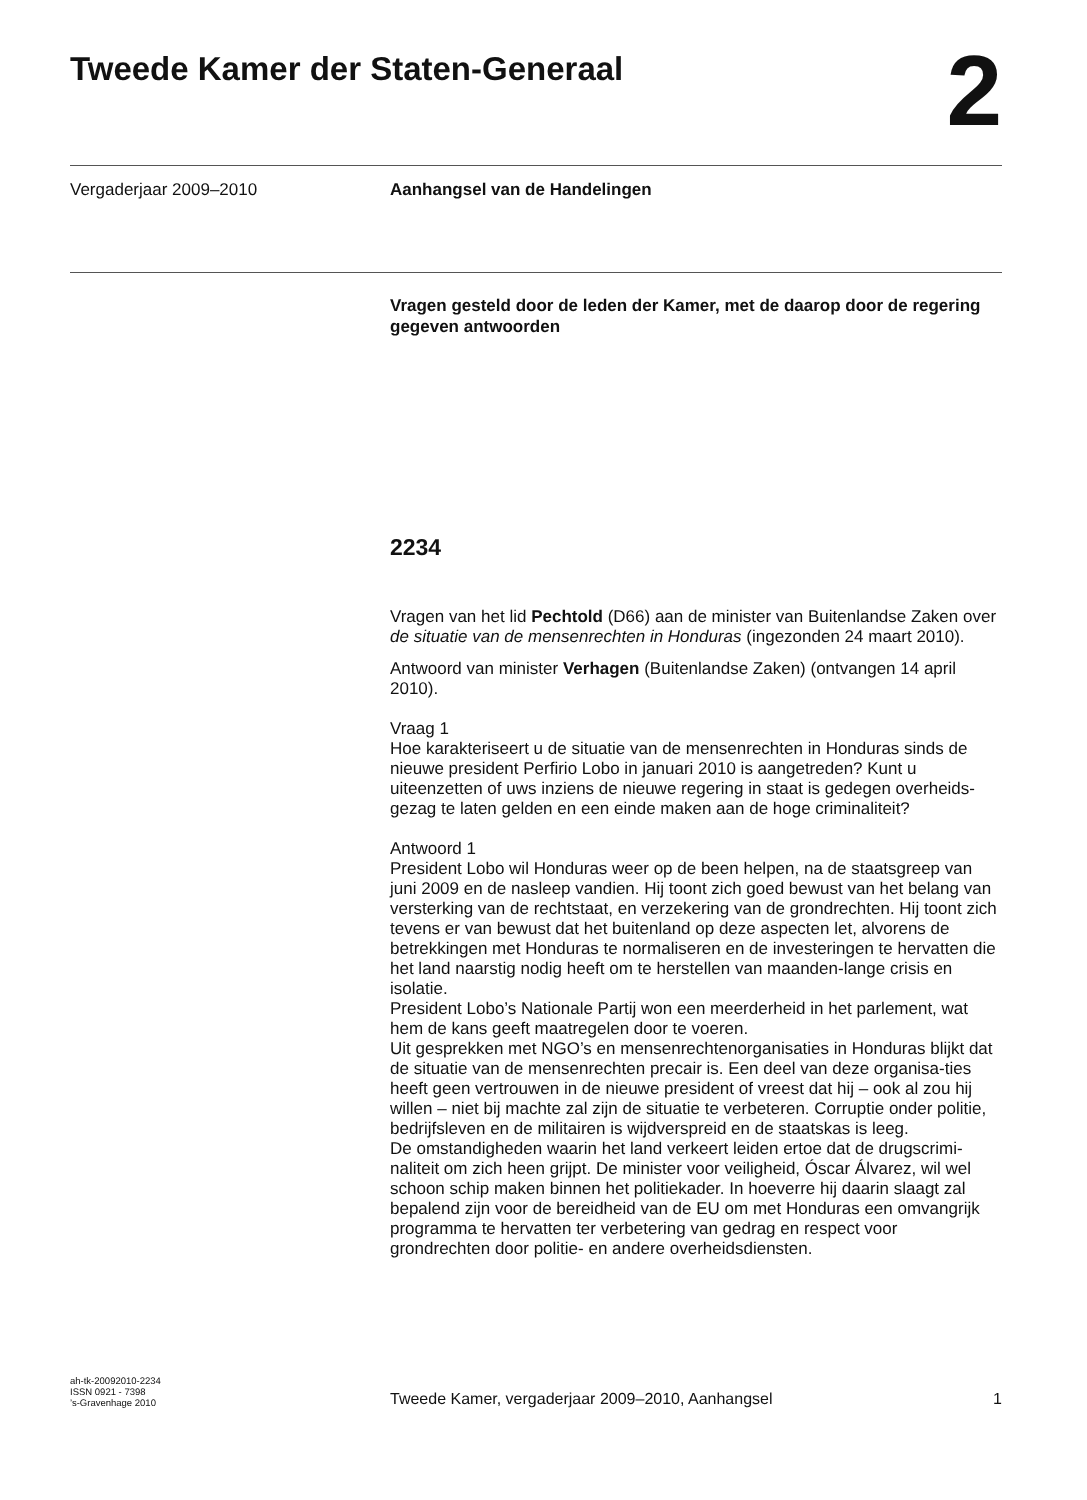Tweede Kamer der Staten-Generaal
2
Vergaderjaar 2009–2010 Aanhangsel van de Handelingen
Vragen gesteld door de leden der Kamer, met de daarop door de regering gegeven antwoorden
2234
Vragen van het lid Pechtold (D66) aan de minister van Buitenlandse Zaken over de situatie van de mensenrechten in Honduras (ingezonden 24 maart 2010).
Antwoord van minister Verhagen (Buitenlandse Zaken) (ontvangen 14 april 2010).
Vraag 1
Hoe karakteriseert u de situatie van de mensenrechten in Honduras sinds de nieuwe president Perfirio Lobo in januari 2010 is aangetreden? Kunt u uiteenzetten of uws inziens de nieuwe regering in staat is gedegen overheids-gezag te laten gelden en een einde maken aan de hoge criminaliteit?
Antwoord 1
President Lobo wil Honduras weer op de been helpen, na de staatsgreep van juni 2009 en de nasleep vandien. Hij toont zich goed bewust van het belang van versterking van de rechtstaat, en verzekering van de grondrechten. Hij toont zich tevens er van bewust dat het buitenland op deze aspecten let, alvorens de betrekkingen met Honduras te normaliseren en de investeringen te hervatten die het land naarstig nodig heeft om te herstellen van maanden-lange crisis en isolatie.
President Lobo’s Nationale Partij won een meerderheid in het parlement, wat hem de kans geeft maatregelen door te voeren.
Uit gesprekken met NGO’s en mensenrechtenorganisaties in Honduras blijkt dat de situatie van de mensenrechten precair is. Een deel van deze organisa-ties heeft geen vertrouwen in de nieuwe president of vreest dat hij – ook al zou hij willen – niet bij machte zal zijn de situatie te verbeteren. Corruptie onder politie, bedrijfsleven en de militairen is wijdverspreid en de staatskas is leeg.
De omstandigheden waarin het land verkeert leiden ertoe dat de drugscrimi-naliteit om zich heen grijpt. De minister voor veiligheid, Óscar Álvarez, wil wel schoon schip maken binnen het politiekader. In hoeverre hij daarin slaagt zal bepalend zijn voor de bereidheid van de EU om met Honduras een omvangrijk programma te hervatten ter verbetering van gedrag en respect voor grondrechten door politie- en andere overheidsdiensten.
ah-tk-20092010-2234
ISSN 0921 - 7398
’s-Gravenhage 2010
Tweede Kamer, vergaderjaar 2009–2010, Aanhangsel
1